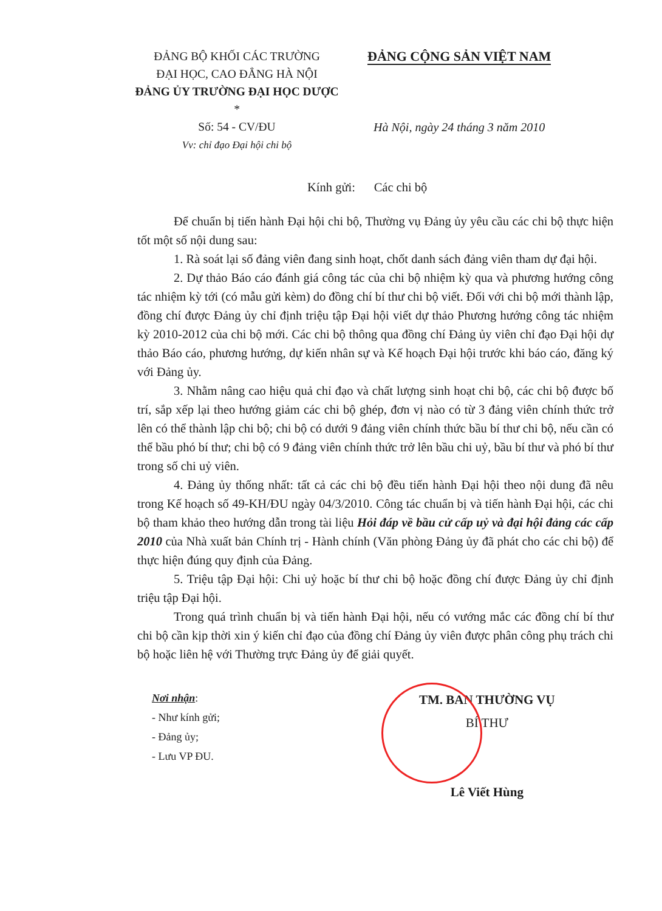ĐẢNG BỘ KHỐI CÁC TRƯỜNG
ĐẠI HỌC, CAO ĐẲNG HÀ NỘI
ĐẢNG ỦY TRƯỜNG ĐẠI HỌC DƯỢC
*
Số: 54 - CV/ĐU
Vv: chỉ đạo Đại hội chi bộ
ĐẢNG CỘNG SẢN VIỆT NAM
Hà Nội, ngày 24 tháng 3 năm 2010
Kính gửi: Các chi bộ
Để chuẩn bị tiến hành Đại hội chi bộ, Thường vụ Đảng ủy yêu cầu các chi bộ thực hiện tốt một số nội dung sau:
1. Rà soát lại số đảng viên đang sinh hoạt, chốt danh sách đảng viên tham dự đại hội.
2. Dự thảo Báo cáo đánh giá công tác của chi bộ nhiệm kỳ qua và phương hướng công tác nhiệm kỳ tới (có mẫu gửi kèm) do đồng chí bí thư chi bộ viết. Đối với chi bộ mới thành lập, đồng chí được Đảng ủy chỉ định triệu tập Đại hội viết dự thảo Phương hướng công tác nhiệm kỳ 2010-2012 của chi bộ mới. Các chi bộ thông qua đồng chí Đảng ủy viên chỉ đạo Đại hội dự thảo Báo cáo, phương hướng, dự kiến nhân sự và Kế hoạch Đại hội trước khi báo cáo, đăng ký với Đảng ủy.
3. Nhằm nâng cao hiệu quả chỉ đạo và chất lượng sinh hoạt chi bộ, các chi bộ được bố trí, sắp xếp lại theo hướng giảm các chi bộ ghép, đơn vị nào có từ 3 đảng viên chính thức trở lên có thể thành lập chi bộ; chi bộ có dưới 9 đảng viên chính thức bầu bí thư chi bộ, nếu cần có thể bầu phó bí thư; chi bộ có 9 đảng viên chính thức trở lên bầu chi uỷ, bầu bí thư và phó bí thư trong số chi uỷ viên.
4. Đảng ủy thống nhất: tất cả các chi bộ đều tiến hành Đại hội theo nội dung đã nêu trong Kế hoạch số 49-KH/ĐU ngày 04/3/2010. Công tác chuẩn bị và tiến hành Đại hội, các chi bộ tham khảo theo hướng dẫn trong tài liệu Hỏi đáp về bầu cử cấp uỷ và đại hội đảng các cấp 2010 của Nhà xuất bản Chính trị - Hành chính (Văn phòng Đảng ủy đã phát cho các chi bộ) để thực hiện đúng quy định của Đảng.
5. Triệu tập Đại hội: Chi uỷ hoặc bí thư chi bộ hoặc đồng chí được Đảng ủy chỉ định triệu tập Đại hội.
Trong quá trình chuẩn bị và tiến hành Đại hội, nếu có vướng mắc các đồng chí bí thư chi bộ cần kịp thời xin ý kiến chỉ đạo của đồng chí Đảng ủy viên được phân công phụ trách chi bộ hoặc liên hệ với Thường trực Đảng ủy để giải quyết.
Nơi nhận:
- Như kính gửi;
- Đảng ủy;
- Lưu VP ĐU.
TM. BAN THƯỜNG VỤ
BÍ THƯ
Lê Viết Hùng